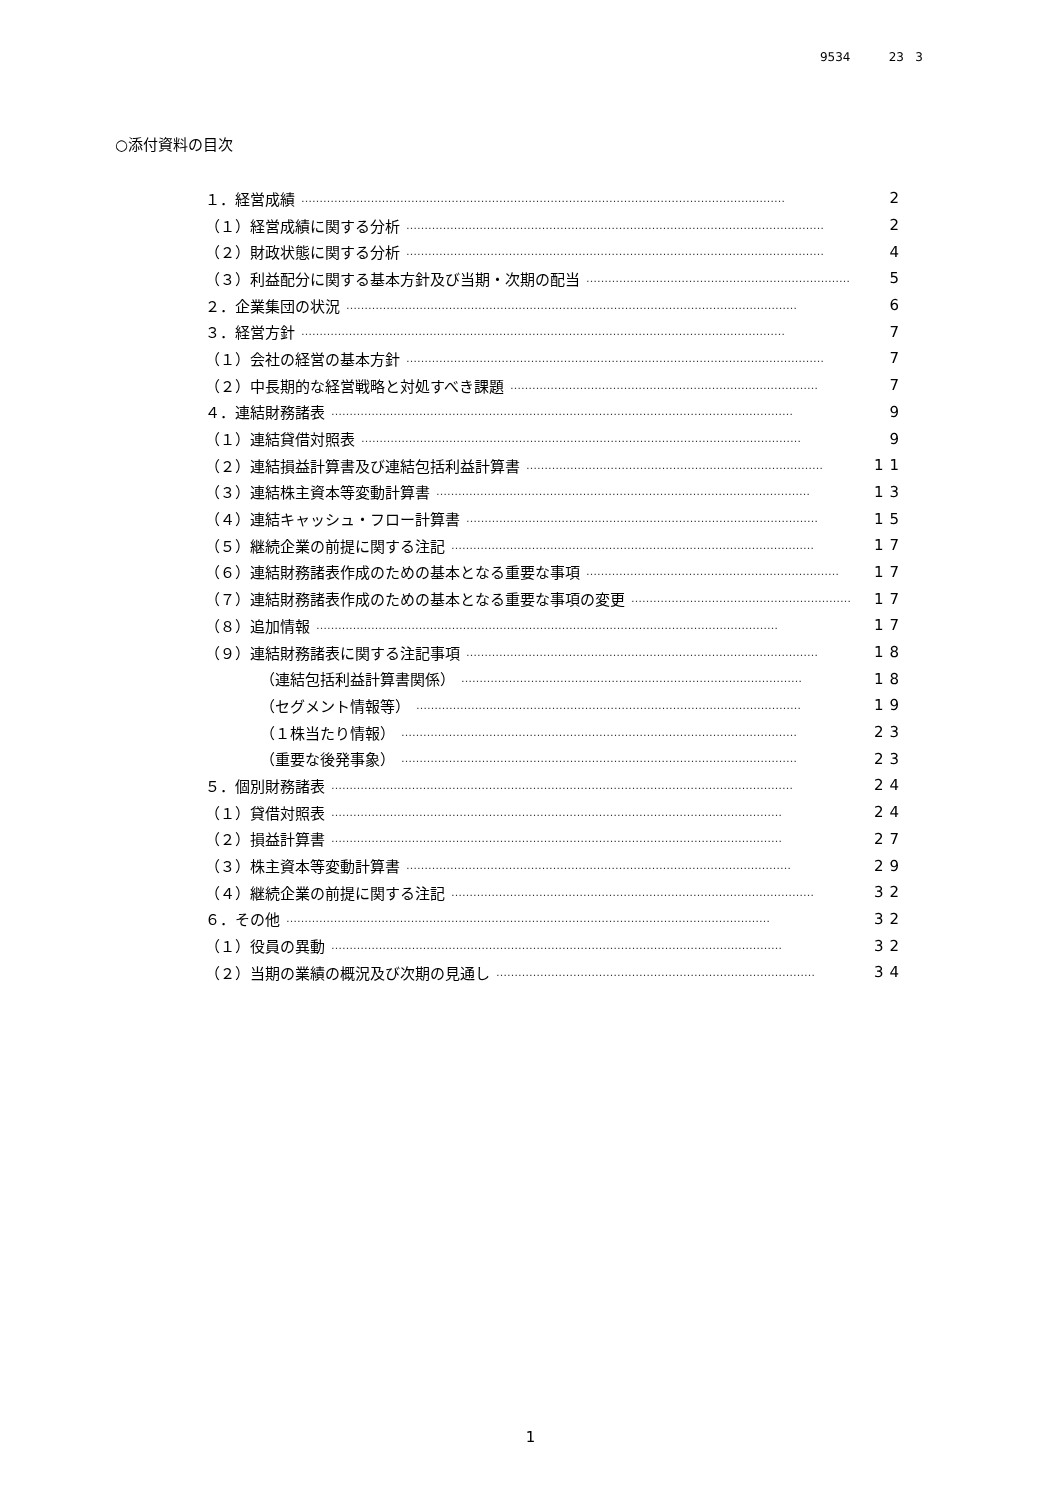9534 23 3
○添付資料の目次
１．経営成績 …………………………………………………………………………………………………………………… 2
（１）経営成績に関する分析 …………………………………………………………………………………………………… 2
（２）財政状態に関する分析 …………………………………………………………………………………………………… 4
（３）利益配分に関する基本方針及び当期・次期の配当 ……………………………………………………………… 5
２．企業集団の状況 …………………………………………………………………………………………………………… 6
３．経営方針 …………………………………………………………………………………………………………………… 7
（１）会社の経営の基本方針 …………………………………………………………………………………………………… 7
（２）中長期的な経営戦略と対処すべき課題 ………………………………………………………………………… 7
４．連結財務諸表 ……………………………………………………………………………………………………………… 9
（１）連結貸借対照表 ………………………………………………………………………………………………………… 9
（２）連結損益計算書及び連結包括利益計算書 ……………………………………………………………………… 11
（３）連結株主資本等変動計算書 ………………………………………………………………………………………… 13
（４）連結キャッシュ・フロー計算書 …………………………………………………………………………………… 15
（５）継続企業の前提に関する注記 ……………………………………………………………………………………… 17
（６）連結財務諸表作成のための基本となる重要な事項 …………………………………………………………… 17
（７）連結財務諸表作成のための基本となる重要な事項の変更 …………………………………………………… 17
（８）追加情報 ……………………………………………………………………………………………………………… 17
（９）連結財務諸表に関する注記事項 …………………………………………………………………………………… 18
（連結包括利益計算書関係） ………………………………………………………………………………… 18
（セグメント情報等） …………………………………………………………………………………………… 19
（１株当たり情報） ……………………………………………………………………………………………… 23
（重要な後発事象） ……………………………………………………………………………………………… 23
５．個別財務諸表 ……………………………………………………………………………………………………………… 24
（１）貸借対照表 …………………………………………………………………………………………………………… 24
（２）損益計算書 …………………………………………………………………………………………………………… 27
（３）株主資本等変動計算書 …………………………………………………………………………………………… 29
（４）継続企業の前提に関する注記 ……………………………………………………………………………………… 32
６．その他 …………………………………………………………………………………………………………………… 32
（１）役員の異動 …………………………………………………………………………………………………………… 32
（２）当期の業績の概況及び次期の見通し …………………………………………………………………………… 34
1